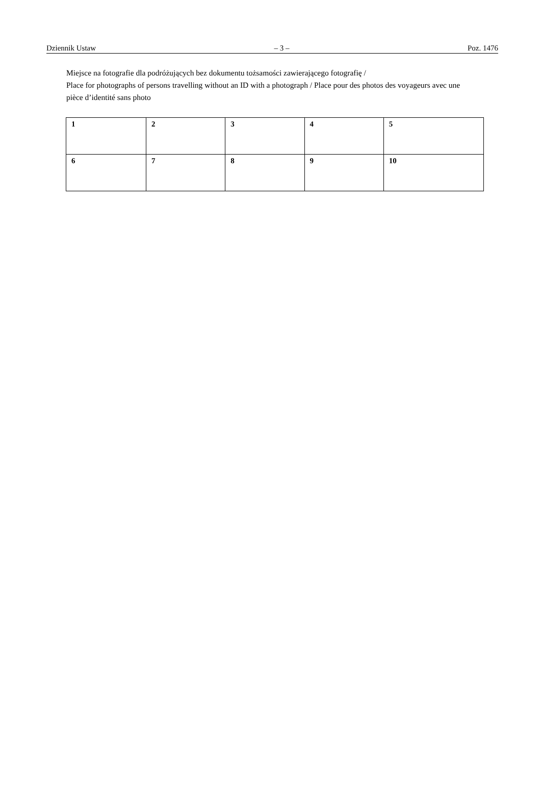Dziennik Ustaw – 3 – Poz. 1476
Miejsce na fotografie dla podróżujących bez dokumentu tożsamości zawierającego fotografię /
Place for photographs of persons travelling without an ID with a photograph / Place pour des photos des voyageurs avec une pièce d’identité sans photo
| 1 | 2 | 3 | 4 | 5 |
| 6 | 7 | 8 | 9 | 10 |